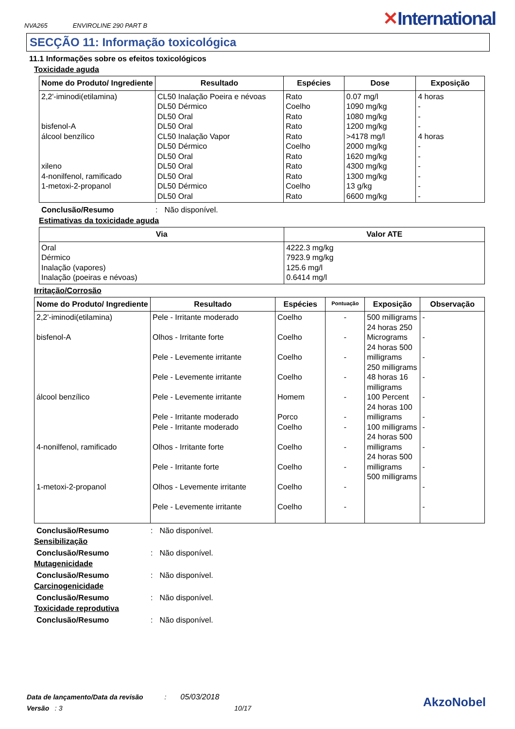NVA265 ENVIROLINE 290 PART B
✕International
SECÇÃO 11: Informação toxicológica
11.1 Informações sobre os efeitos toxicológicos
Toxicidade aguda
| Nome do Produto/ Ingrediente | Resultado | Espécies | Dose | Exposição |
| --- | --- | --- | --- | --- |
| 2,2'-iminodi(etilamina) bisfenol-A álcool benzílico xileno 4-nonilfenol, ramificado 1-metoxi-2-propanol | CL50 Inalação Poeira e névoas DL50 Dérmico DL50 Oral DL50 Oral CL50 Inalação Vapor DL50 Dérmico DL50 Oral DL50 Oral DL50 Oral DL50 Dérmico DL50 Oral | Rato Coelho Rato Rato Rato Coelho Rato Rato Rato Coelho Rato | 0.07 mg/l 1090 mg/kg 1080 mg/kg 1200 mg/kg >4178 mg/l 2000 mg/kg 1620 mg/kg 4300 mg/kg 1300 mg/kg 13 g/kg 6600 mg/kg | 4 horas - - - 4 horas - - - - - - |
Conclusão/Resumo: Não disponível.
Estimativas da toxicidade aguda
| Via | Valor ATE |
| --- | --- |
| Oral Dérmico Inalação (vapores) Inalação (poeiras e névoas) | 4222.3 mg/kg 7923.9 mg/kg 125.6 mg/l 0.6414 mg/l |
Irritação/Corrosão
| Nome do Produto/ Ingrediente | Resultado | Espécies | Pontuação | Exposição | Observação |
| --- | --- | --- | --- | --- | --- |
| 2,2'-iminodi(etilamina) bisfenol-A álcool benzílico 4-nonilfenol, ramificado 1-metoxi-2-propanol | Pele - Irritante moderado Olhos - Irritante forte Pele - Levemente irritante Pele - Levemente irritante Pele - Levemente irritante Pele - Irritante moderado Pele - Irritante moderado Olhos - Irritante forte Pele - Irritante forte Olhos - Levemente irritante Pele - Levemente irritante | Coelho Coelho Coelho Coelho Homem Porco Coelho Coelho Coelho Coelho Coelho | - - - - - - - - - - - | 500 milligrams 24 horas 250 Micrograms 24 horas 500 milligrams 250 milligrams 48 horas 16 milligrams 100 Percent 24 horas 100 milligrams 100 milligrams 24 horas 500 milligrams 24 horas 500 milligrams 500 milligrams | - - - - - - - - - - - |
Conclusão/Resumo: Não disponível.
Sensibilização
Conclusão/Resumo: Não disponível.
Mutagenicidade
Conclusão/Resumo: Não disponível.
Carcinogenicidade
Conclusão/Resumo: Não disponível.
Toxicidade reprodutiva
Conclusão/Resumo: Não disponível.
Data de lançamento/Data da revisão : 05/03/2018
Versão : 3 10/17
AkzoNobel